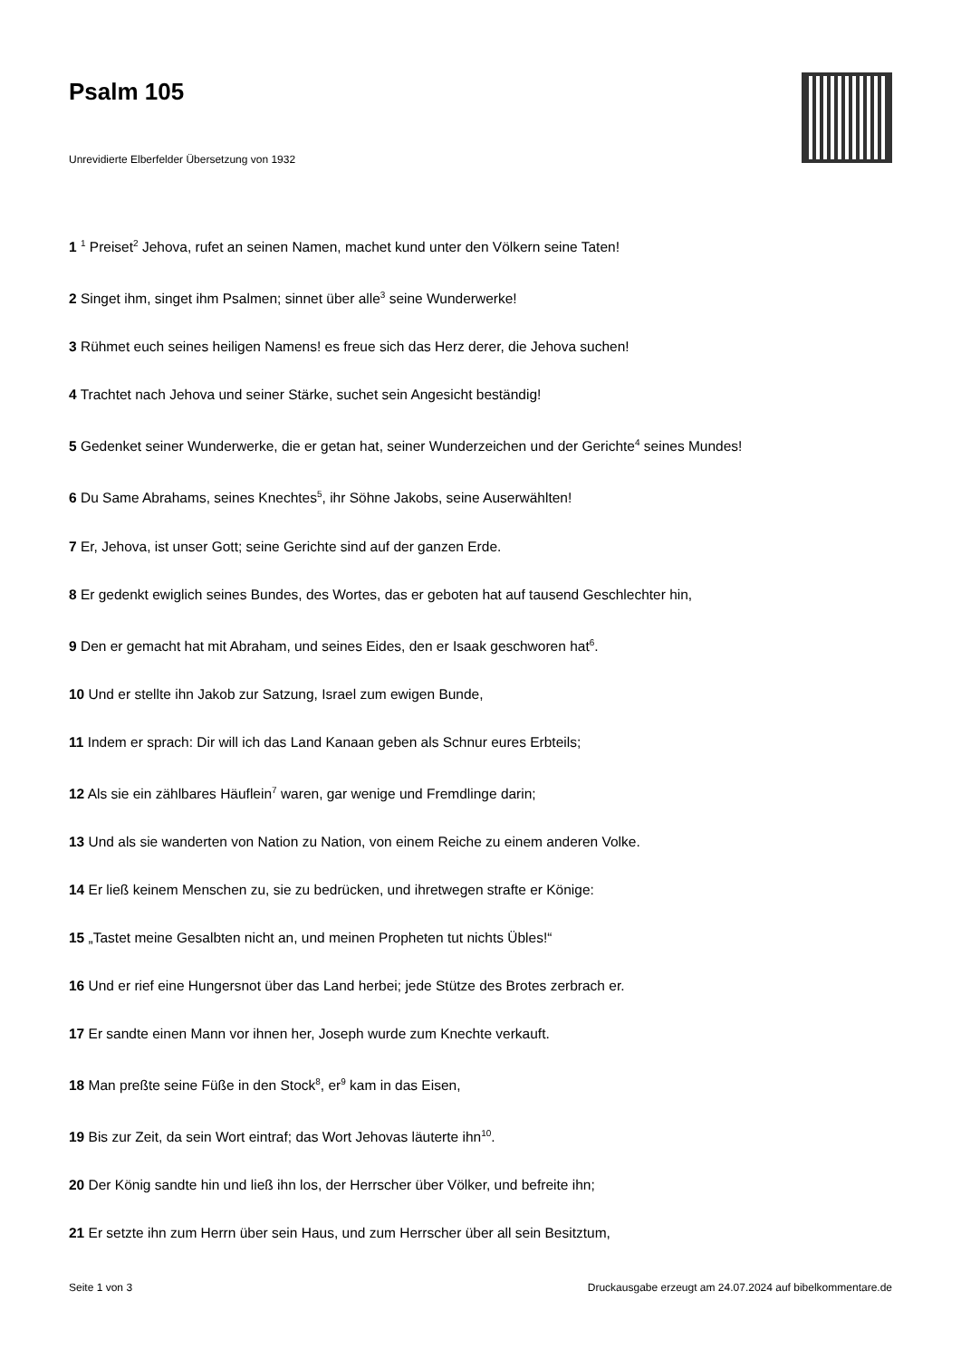Psalm 105
Unrevidierte Elberfelder Übersetzung von 1932
1 <sup>1</sup> Preiset<sup>2</sup> Jehova, rufet an seinen Namen, machet kund unter den Völkern seine Taten!
2 Singet ihm, singet ihm Psalmen; sinnet über alle<sup>3</sup> seine Wunderwerke!
3 Rühmet euch seines heiligen Namens! es freue sich das Herz derer, die Jehova suchen!
4 Trachtet nach Jehova und seiner Stärke, suchet sein Angesicht beständig!
5 Gedenket seiner Wunderwerke, die er getan hat, seiner Wunderzeichen und der Gerichte<sup>4</sup> seines Mundes!
6 Du Same Abrahams, seines Knechtes<sup>5</sup>, ihr Söhne Jakobs, seine Auserwählten!
7 Er, Jehova, ist unser Gott; seine Gerichte sind auf der ganzen Erde.
8 Er gedenkt ewiglich seines Bundes, des Wortes, das er geboten hat auf tausend Geschlechter hin,
9 Den er gemacht hat mit Abraham, und seines Eides, den er Isaak geschworen hat<sup>6</sup>.
10 Und er stellte ihn Jakob zur Satzung, Israel zum ewigen Bunde,
11 Indem er sprach: Dir will ich das Land Kanaan geben als Schnur eures Erbteils;
12 Als sie ein zählbares Häuflein<sup>7</sup> waren, gar wenige und Fremdlinge darin;
13 Und als sie wanderten von Nation zu Nation, von einem Reiche zu einem anderen Volke.
14 Er ließ keinem Menschen zu, sie zu bedrücken, und ihretwegen strafte er Könige:
15 „Tastet meine Gesalbten nicht an, und meinen Propheten tut nichts Übles!“
16 Und er rief eine Hungersnot über das Land herbei; jede Stütze des Brotes zerbrach er.
17 Er sandte einen Mann vor ihnen her, Joseph wurde zum Knechte verkauft.
18 Man preßte seine Füße in den Stock<sup>8</sup>, er<sup>9</sup> kam in das Eisen,
19 Bis zur Zeit, da sein Wort eintraf; das Wort Jehovas läuterte ihn<sup>10</sup>.
20 Der König sandte hin und ließ ihn los, der Herrscher über Völker, und befreite ihn;
21 Er setzte ihn zum Herrn über sein Haus, und zum Herrscher über all sein Besitztum,
Seite 1 von 3 Druckausgabe erzeugt am 24.07.2024 auf bibelkommentare.de